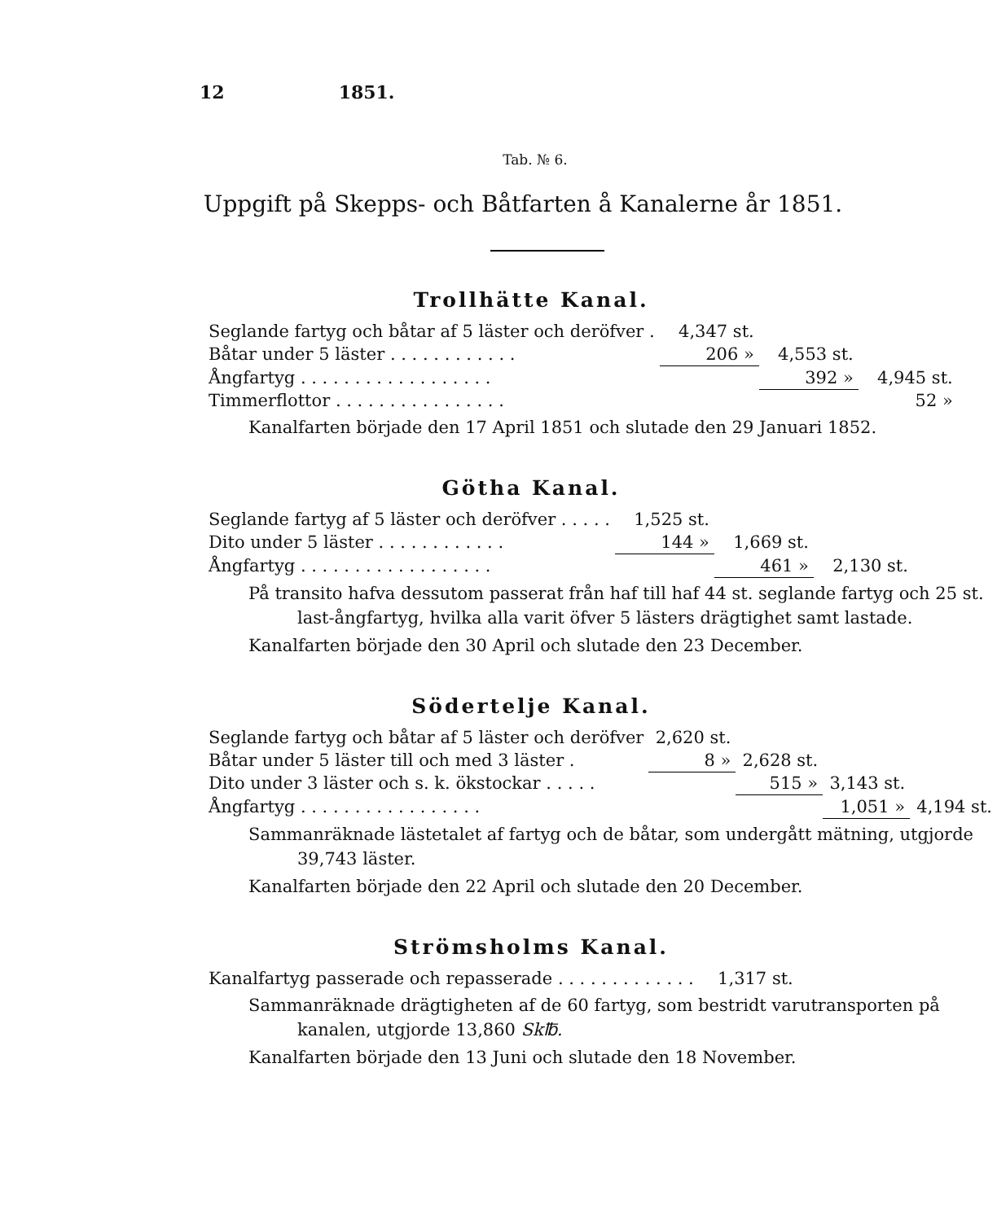12 1851.
Tab. № 6.
Uppgift på Skepps- och Båtfarten å Kanalerne år 1851.
Trollhätte Kanal.
| Seglande fartyg och båtar af 5 läster och deröfver . | 4,347 st. | | |
| Båtar under 5 läster . . . . . . . . . . . . | 206 » | 4,553 st. | |
| Ångfartyg . . . . . . . . . . . . . . . . . . | | 392 » | 4,945 st. |
| Timmerflottor . . . . . . . . . . . . . . . . | | | 52 » |
Kanalfarten började den 17 April 1851 och slutade den 29 Januari 1852.
Götha Kanal.
| Seglande fartyg af 5 läster och deröfver . . . . . | 1,525 st. | | |
| Dito under 5 läster . . . . . . . . . . . . | 144 » | 1,669 st. | |
| Ångfartyg . . . . . . . . . . . . . . . . . . | | 461 » | 2,130 st. |
På transito hafva dessutom passerat från haf till haf 44 st. seglande fartyg och 25 st. last-ångfartyg, hvilka alla varit öfver 5 lästers drägtighet samt lastade.
Kanalfarten började den 30 April och slutade den 23 December.
Södertelje Kanal.
| Seglande fartyg och båtar af 5 läster och deröfver | 2,620 st. | | | |
| Båtar under 5 läster till och med 3 läster . | 8 » | 2,628 st. | | |
| Dito under 3 läster och s. k. ökstockar . . . . . | | 515 » | 3,143 st. | |
| Ångfartyg . . . . . . . . . . . . . . . . . | | | 1,051 » | 4,194 st. |
Sammanräknade lästetalet af fartyg och de båtar, som undergått mätning, utgjorde 39,743 läster.
Kanalfarten började den 22 April och slutade den 20 December.
Strömsholms Kanal.
| Kanalfartyg passerade och repasserade . . . . . . . . . . . . . | 1,317 st. |
Sammanräknade drägtigheten af de 60 fartyg, som bestridt varutransporten på kanalen, utgjorde 13,860 Sk℔.
Kanalfarten började den 13 Juni och slutade den 18 November.